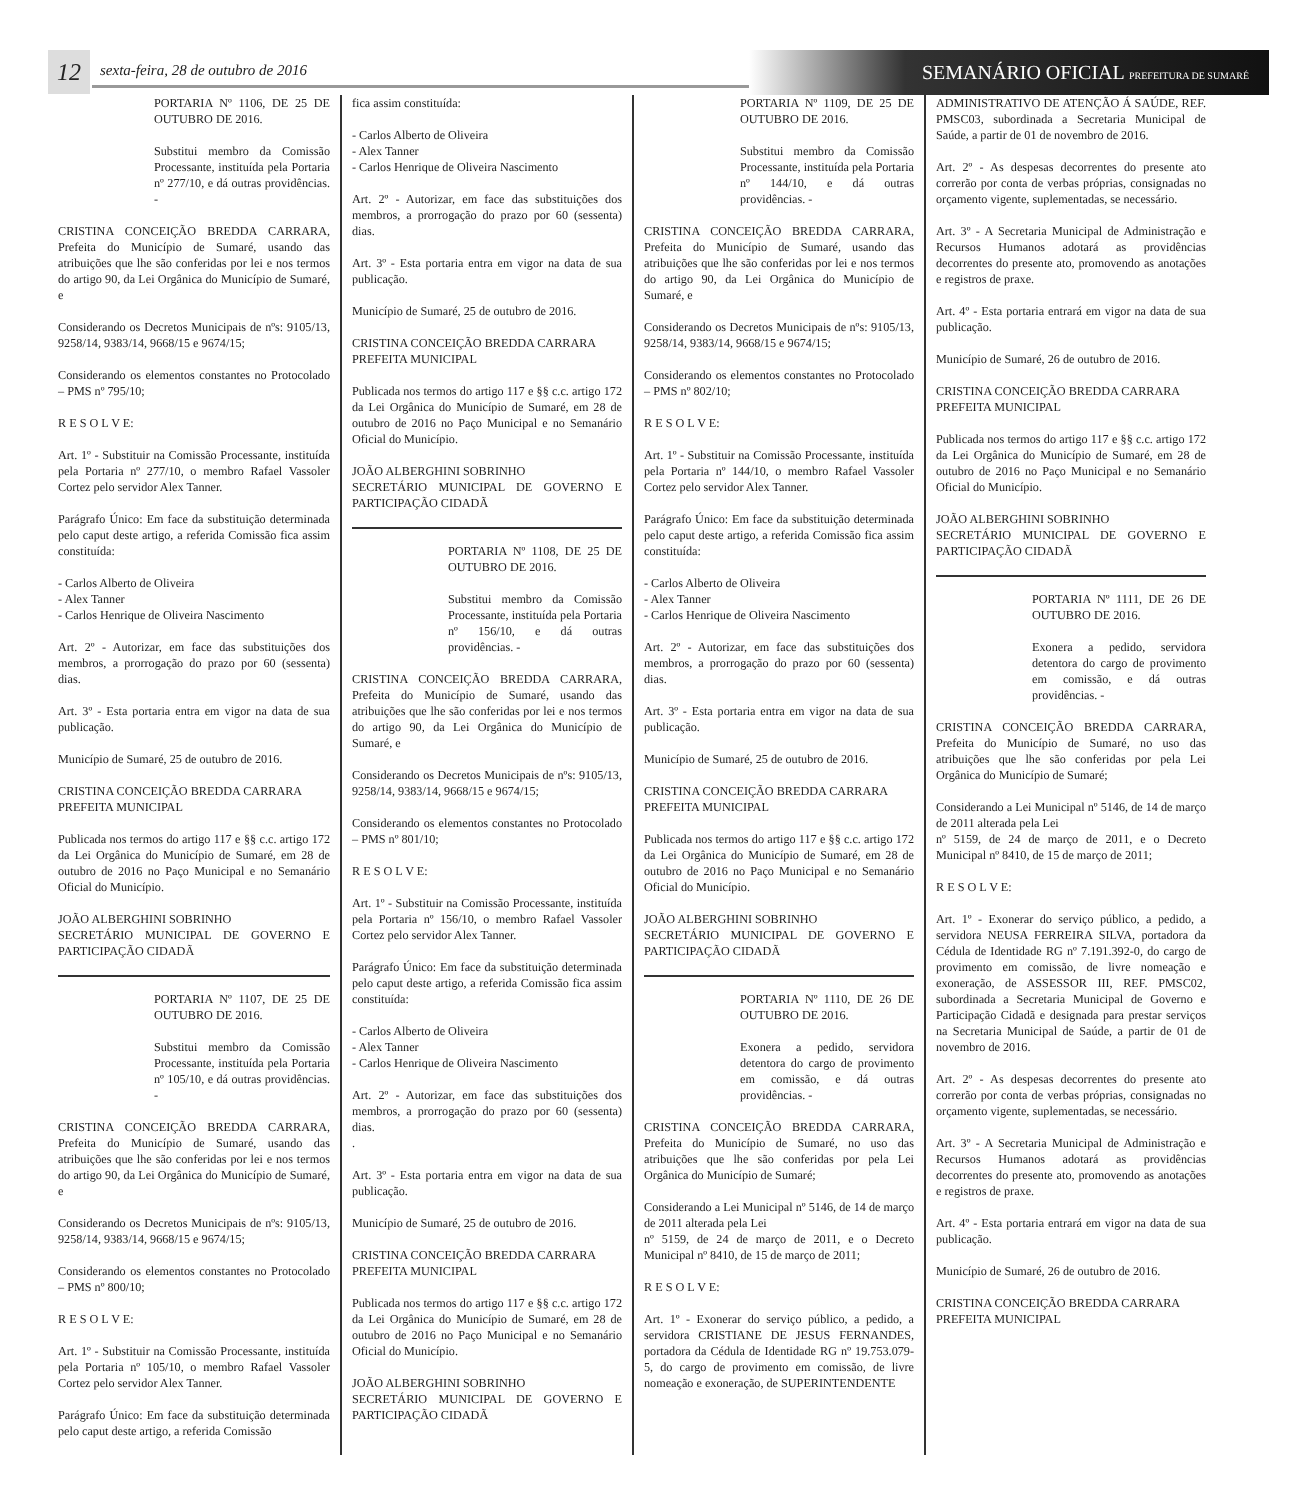12
sexta-feira, 28 de outubro de 2016
SEMANÁRIO OFICIAL PREFEITURA DE SUMARÉ
PORTARIA Nº 1106, DE 25 DE OUTUBRO DE 2016.
Substitui membro da Comissão Processante, instituída pela Portaria nº 277/10, e dá outras providências. -
CRISTINA CONCEIÇÃO BREDDA CARRARA, Prefeita do Município de Sumaré, usando das atribuições que lhe são conferidas por lei e nos termos do artigo 90, da Lei Orgânica do Município de Sumaré, e
Considerando os Decretos Municipais de nºs: 9105/13, 9258/14, 9383/14, 9668/15 e 9674/15;
Considerando os elementos constantes no Protocolado – PMS nº 795/10;
R E S O L V E:
Art. 1º - Substituir na Comissão Processante, instituída pela Portaria nº 277/10, o membro Rafael Vassoler Cortez pelo servidor Alex Tanner.
Parágrafo Único: Em face da substituição determinada pelo caput deste artigo, a referida Comissão fica assim constituída:
- Carlos Alberto de Oliveira
- Alex Tanner
- Carlos Henrique de Oliveira Nascimento
Art. 2º - Autorizar, em face das substituições dos membros, a prorrogação do prazo por 60 (sessenta) dias.
Art. 3º - Esta portaria entra em vigor na data de sua publicação.
Município de Sumaré, 25 de outubro de 2016.
CRISTINA CONCEIÇÃO BREDDA CARRARA
PREFEITA MUNICIPAL
Publicada nos termos do artigo 117 e §§ c.c. artigo 172 da Lei Orgânica do Município de Sumaré, em 28 de outubro de 2016 no Paço Municipal e no Semanário Oficial do Município.
JOÃO ALBERGHINI SOBRINHO
SECRETÁRIO MUNICIPAL DE GOVERNO E PARTICIPAÇÃO CIDADÃ
PORTARIA Nº 1107, DE 25 DE OUTUBRO DE 2016.
Substitui membro da Comissão Processante, instituída pela Portaria nº 105/10, e dá outras providências. -
CRISTINA CONCEIÇÃO BREDDA CARRARA, Prefeita do Município de Sumaré, usando das atribuições que lhe são conferidas por lei e nos termos do artigo 90, da Lei Orgânica do Município de Sumaré, e
Considerando os Decretos Municipais de nºs: 9105/13, 9258/14, 9383/14, 9668/15 e 9674/15;
Considerando os elementos constantes no Protocolado – PMS nº 800/10;
R E S O L V E:
Art. 1º - Substituir na Comissão Processante, instituída pela Portaria nº 105/10, o membro Rafael Vassoler Cortez pelo servidor Alex Tanner.
Parágrafo Único: Em face da substituição determinada pelo caput deste artigo, a referida Comissão
fica assim constituída:
- Carlos Alberto de Oliveira
- Alex Tanner
- Carlos Henrique de Oliveira Nascimento
Art. 2º - Autorizar, em face das substituições dos membros, a prorrogação do prazo por 60 (sessenta) dias.
Art. 3º - Esta portaria entra em vigor na data de sua publicação.
Município de Sumaré, 25 de outubro de 2016.
CRISTINA CONCEIÇÃO BREDDA CARRARA
PREFEITA MUNICIPAL
Publicada nos termos do artigo 117 e §§ c.c. artigo 172 da Lei Orgânica do Município de Sumaré, em 28 de outubro de 2016 no Paço Municipal e no Semanário Oficial do Município.
JOÃO ALBERGHINI SOBRINHO
SECRETÁRIO MUNICIPAL DE GOVERNO E PARTICIPAÇÃO CIDADÃ
PORTARIA Nº 1108, DE 25 DE OUTUBRO DE 2016.
Substitui membro da Comissão Processante, instituída pela Portaria nº 156/10, e dá outras providências. -
CRISTINA CONCEIÇÃO BREDDA CARRARA, Prefeita do Município de Sumaré, usando das atribuições que lhe são conferidas por lei e nos termos do artigo 90, da Lei Orgânica do Município de Sumaré, e
Considerando os Decretos Municipais de nºs: 9105/13, 9258/14, 9383/14, 9668/15 e 9674/15;
Considerando os elementos constantes no Protocolado – PMS nº 801/10;
R E S O L V E:
Art. 1º - Substituir na Comissão Processante, instituída pela Portaria nº 156/10, o membro Rafael Vassoler Cortez pelo servidor Alex Tanner.
Parágrafo Único: Em face da substituição determinada pelo caput deste artigo, a referida Comissão fica assim constituída:
- Carlos Alberto de Oliveira
- Alex Tanner
- Carlos Henrique de Oliveira Nascimento
Art. 2º - Autorizar, em face das substituições dos membros, a prorrogação do prazo por 60 (sessenta) dias.
.
Art. 3º - Esta portaria entra em vigor na data de sua publicação.
Município de Sumaré, 25 de outubro de 2016.
CRISTINA CONCEIÇÃO BREDDA CARRARA
PREFEITA MUNICIPAL
Publicada nos termos do artigo 117 e §§ c.c. artigo 172 da Lei Orgânica do Município de Sumaré, em 28 de outubro de 2016 no Paço Municipal e no Semanário Oficial do Município.
JOÃO ALBERGHINI SOBRINHO
SECRETÁRIO MUNICIPAL DE GOVERNO E PARTICIPAÇÃO CIDADÃ
PORTARIA Nº 1109, DE 25 DE OUTUBRO DE 2016.
Substitui membro da Comissão Processante, instituída pela Portaria nº 144/10, e dá outras providências. -
CRISTINA CONCEIÇÃO BREDDA CARRARA, Prefeita do Município de Sumaré, usando das atribuições que lhe são conferidas por lei e nos termos do artigo 90, da Lei Orgânica do Município de Sumaré, e
Considerando os Decretos Municipais de nºs: 9105/13, 9258/14, 9383/14, 9668/15 e 9674/15;
Considerando os elementos constantes no Protocolado – PMS nº 802/10;
R E S O L V E:
Art. 1º - Substituir na Comissão Processante, instituída pela Portaria nº 144/10, o membro Rafael Vassoler Cortez pelo servidor Alex Tanner.
Parágrafo Único: Em face da substituição determinada pelo caput deste artigo, a referida Comissão fica assim constituída:
- Carlos Alberto de Oliveira
- Alex Tanner
- Carlos Henrique de Oliveira Nascimento
Art. 2º - Autorizar, em face das substituições dos membros, a prorrogação do prazo por 60 (sessenta) dias.
Art. 3º - Esta portaria entra em vigor na data de sua publicação.
Município de Sumaré, 25 de outubro de 2016.
CRISTINA CONCEIÇÃO BREDDA CARRARA
PREFEITA MUNICIPAL
Publicada nos termos do artigo 117 e §§ c.c. artigo 172 da Lei Orgânica do Município de Sumaré, em 28 de outubro de 2016 no Paço Municipal e no Semanário Oficial do Município.
JOÃO ALBERGHINI SOBRINHO
SECRETÁRIO MUNICIPAL DE GOVERNO E PARTICIPAÇÃO CIDADÃ
PORTARIA Nº 1110, DE 26 DE OUTUBRO DE 2016.
Exonera a pedido, servidora detentora do cargo de provimento em comissão, e dá outras providências. -
CRISTINA CONCEIÇÃO BREDDA CARRARA, Prefeita do Município de Sumaré, no uso das atribuições que lhe são conferidas por pela Lei Orgânica do Município de Sumaré;
Considerando a Lei Municipal nº 5146, de 14 de março de 2011 alterada pela Lei
nº 5159, de 24 de março de 2011, e o Decreto Municipal nº 8410, de 15 de março de 2011;
R E S O L V E:
Art. 1º - Exonerar do serviço público, a pedido, a servidora CRISTIANE DE JESUS FERNANDES, portadora da Cédula de Identidade RG nº 19.753.079-5, do cargo de provimento em comissão, de livre nomeação e exoneração, de SUPERINTENDENTE
ADMINISTRATIVO DE ATENÇÃO Á SAÚDE, REF. PMSC03, subordinada a Secretaria Municipal de Saúde, a partir de 01 de novembro de 2016.
Art. 2º - As despesas decorrentes do presente ato correrão por conta de verbas próprias, consignadas no orçamento vigente, suplementadas, se necessário.
Art. 3º - A Secretaria Municipal de Administração e Recursos Humanos adotará as providências decorrentes do presente ato, promovendo as anotações e registros de praxe.
Art. 4º - Esta portaria entrará em vigor na data de sua publicação.
Município de Sumaré, 26 de outubro de 2016.
CRISTINA CONCEIÇÃO BREDDA CARRARA
PREFEITA MUNICIPAL
Publicada nos termos do artigo 117 e §§ c.c. artigo 172 da Lei Orgânica do Município de Sumaré, em 28 de outubro de 2016 no Paço Municipal e no Semanário Oficial do Município.
JOÃO ALBERGHINI SOBRINHO
SECRETÁRIO MUNICIPAL DE GOVERNO E PARTICIPAÇÃO CIDADÃ
PORTARIA Nº 1111, DE 26 DE OUTUBRO DE 2016.
Exonera a pedido, servidora detentora do cargo de provimento em comissão, e dá outras providências. -
CRISTINA CONCEIÇÃO BREDDA CARRARA, Prefeita do Município de Sumaré, no uso das atribuições que lhe são conferidas por pela Lei Orgânica do Município de Sumaré;
Considerando a Lei Municipal nº 5146, de 14 de março de 2011 alterada pela Lei
nº 5159, de 24 de março de 2011, e o Decreto Municipal nº 8410, de 15 de março de 2011;
R E S O L V E:
Art. 1º - Exonerar do serviço público, a pedido, a servidora NEUSA FERREIRA SILVA, portadora da Cédula de Identidade RG nº 7.191.392-0, do cargo de provimento em comissão, de livre nomeação e exoneração, de ASSESSOR III, REF. PMSC02, subordinada a Secretaria Municipal de Governo e Participação Cidadã e designada para prestar serviços na Secretaria Municipal de Saúde, a partir de 01 de novembro de 2016.
Art. 2º - As despesas decorrentes do presente ato correrão por conta de verbas próprias, consignadas no orçamento vigente, suplementadas, se necessário.
Art. 3º - A Secretaria Municipal de Administração e Recursos Humanos adotará as providências decorrentes do presente ato, promovendo as anotações e registros de praxe.
Art. 4º - Esta portaria entrará em vigor na data de sua publicação.
Município de Sumaré, 26 de outubro de 2016.
CRISTINA CONCEIÇÃO BREDDA CARRARA
PREFEITA MUNICIPAL